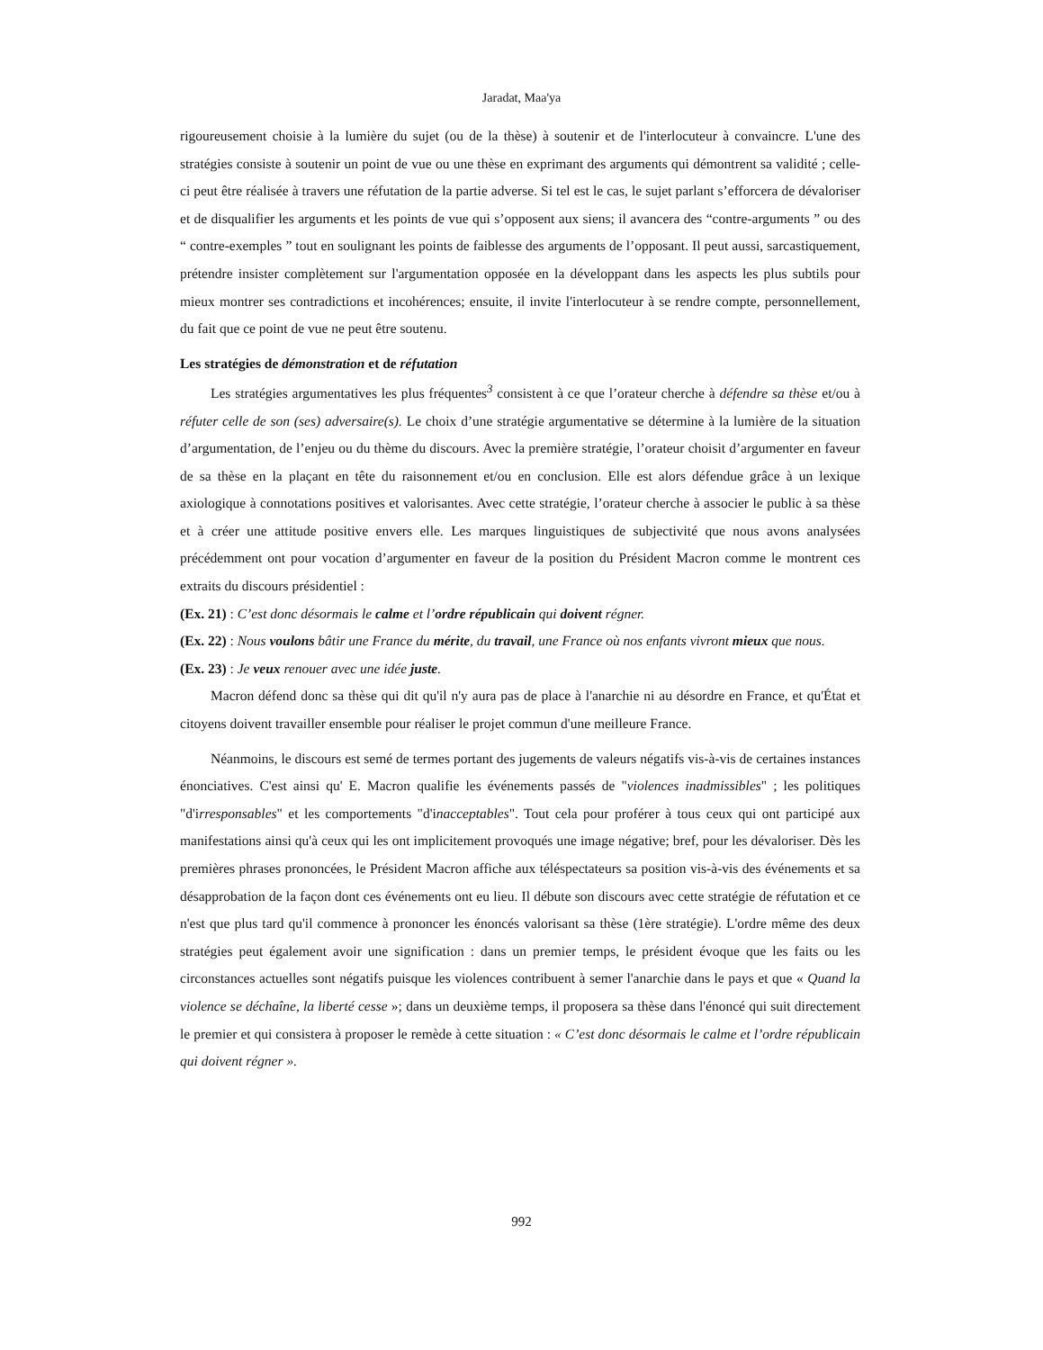Jaradat, Maa'ya
rigoureusement choisie à la lumière du sujet (ou de la thèse) à soutenir et de l'interlocuteur à convaincre. L'une des stratégies consiste à soutenir un point de vue ou une thèse en exprimant des arguments qui démontrent sa validité ; celle-ci peut être réalisée à travers une réfutation de la partie adverse. Si tel est le cas, le sujet parlant s’efforcera de dévaloriser et de disqualifier les arguments et les points de vue qui s’opposent aux siens; il avancera des “contre-arguments ” ou des “ contre-exemples ” tout en soulignant les points de faiblesse des arguments de l’opposant. Il peut aussi, sarcastiquement, prétendre insister complètement sur l'argumentation opposée en la développant dans les aspects les plus subtils pour mieux montrer ses contradictions et incohérences; ensuite, il invite l'interlocuteur à se rendre compte, personnellement, du fait que ce point de vue ne peut être soutenu.
Les stratégies de démonstration et de réfutation
Les stratégies argumentatives les plus fréquentes<sup>3</sup> consistent à ce que l’orateur cherche à défendre sa thèse et/ou à réfuter celle de son (ses) adversaire(s). Le choix d’une stratégie argumentative se détermine à la lumière de la situation d’argumentation, de l’enjeu ou du thème du discours. Avec la première stratégie, l’orateur choisit d’argumenter en faveur de sa thèse en la plaçant en tête du raisonnement et/ou en conclusion. Elle est alors défendue grâce à un lexique axiologique à connotations positives et valorisantes. Avec cette stratégie, l’orateur cherche à associer le public à sa thèse et à créer une attitude positive envers elle. Les marques linguistiques de subjectivité que nous avons analysées précédemment ont pour vocation d’argumenter en faveur de la position du Président Macron comme le montrent ces extraits du discours présidentiel :
(Ex. 21) : C’est donc désormais le calme et l’ordre républicain qui doivent régner.
(Ex. 22) : Nous voulons bâtir une France du mérite, du travail, une France où nos enfants vivront mieux que nous.
(Ex. 23) : Je veux renouer avec une idée juste.
Macron défend donc sa thèse qui dit qu'il n'y aura pas de place à l'anarchie ni au désordre en France, et qu'État et citoyens doivent travailler ensemble pour réaliser le projet commun d'une meilleure France.
Néanmoins, le discours est semé de termes portant des jugements de valeurs négatifs vis-à-vis de certaines instances énonciatives. C'est ainsi qu' E. Macron qualifie les événements passés de "violences inadmissibles" ; les politiques "d'irresponsables" et les comportements "d'inacceptables". Tout cela pour proférer à tous ceux qui ont participé aux manifestations ainsi qu'à ceux qui les ont implicitement provoqués une image négative; bref, pour les dévaloriser. Dès les premières phrases prononcées, le Président Macron affiche aux téléspectateurs sa position vis-à-vis des événements et sa désapprobation de la façon dont ces événements ont eu lieu. Il débute son discours avec cette stratégie de réfutation et ce n'est que plus tard qu'il commence à prononcer les énoncés valorisant sa thèse (1ère stratégie). L'ordre même des deux stratégies peut également avoir une signification : dans un premier temps, le président évoque que les faits ou les circonstances actuelles sont négatifs puisque les violences contribuent à semer l'anarchie dans le pays et que « Quand la violence se déchaîne, la liberté cesse »; dans un deuxième temps, il proposera sa thèse dans l'énoncé qui suit directement le premier et qui consistera à proposer le remède à cette situation : « C’est donc désormais le calme et l’ordre républicain qui doivent régner ».
992